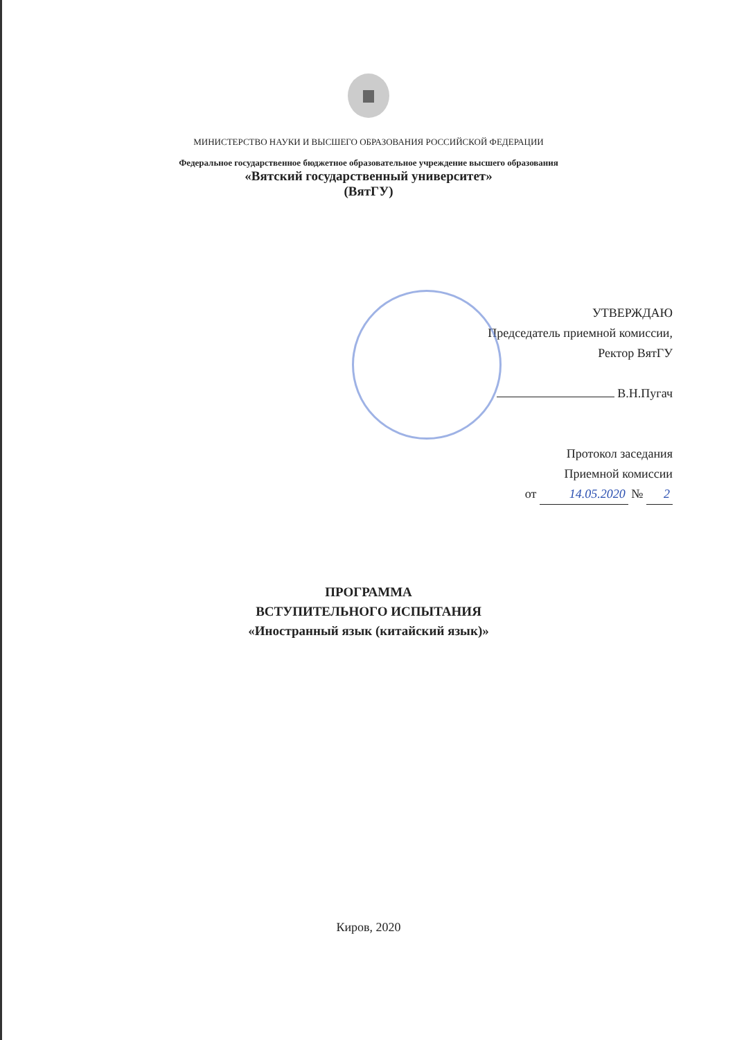МИНИСТЕРСТВО НАУКИ И ВЫСШЕГО ОБРАЗОВАНИЯ РОССИЙСКОЙ ФЕДЕРАЦИИ
Федеральное государственное бюджетное образовательное учреждение высшего образования
«Вятский государственный университет»
(ВятГУ)
УТВЕРЖДАЮ
Председатель приемной комиссии,
Ректор ВятГУ
В.Н.Пугач
Протокол заседания
Приемной комиссии
от 14.05.2020 № 2
ПРОГРАММА
ВСТУПИТЕЛЬНОГО ИСПЫТАНИЯ
«Иностранный язык (китайский язык)»
Киров, 2020